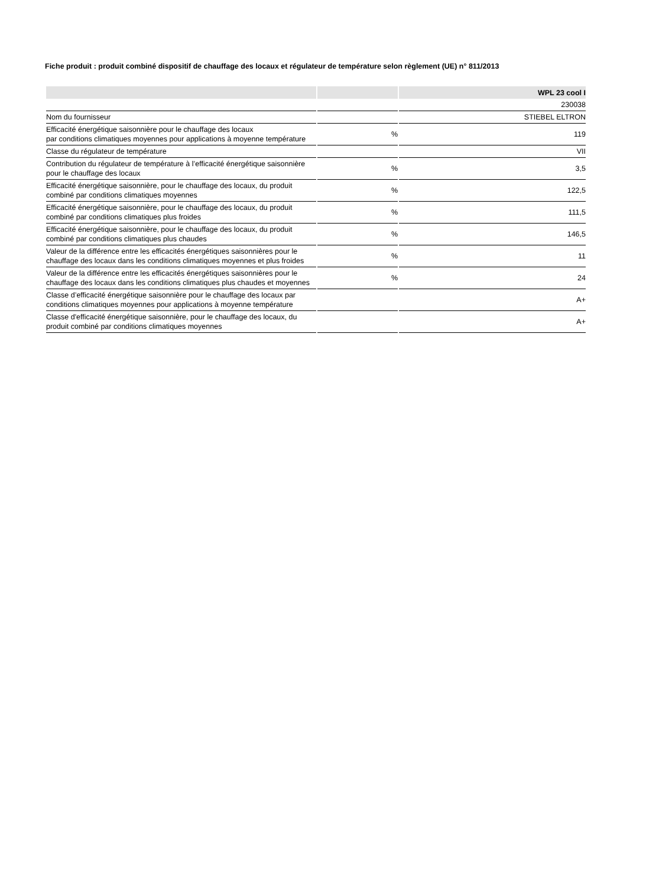Fiche produit : produit combiné dispositif de chauffage des locaux et régulateur de température selon règlement (UE) n° 811/2013
| | | WPL 23 cool I |
| --- | --- | --- |
| | | 230038 |
| Nom du fournisseur | | STIEBEL ELTRON |
| Efficacité énergétique saisonnière pour le chauffage des locaux par conditions climatiques moyennes pour applications à moyenne température | % | 119 |
| Classe du régulateur de température | | VII |
| Contribution du régulateur de température à l’efficacité énergétique saisonnière pour le chauffage des locaux | % | 3,5 |
| Efficacité énergétique saisonnière, pour le chauffage des locaux, du produit combiné par conditions climatiques moyennes | % | 122,5 |
| Efficacité énergétique saisonnière, pour le chauffage des locaux, du produit combiné par conditions climatiques plus froides | % | 111,5 |
| Efficacité énergétique saisonnière, pour le chauffage des locaux, du produit combiné par conditions climatiques plus chaudes | % | 146,5 |
| Valeur de la différence entre les efficacités énergétiques saisonnières pour le chauffage des locaux dans les conditions climatiques moyennes et plus froides | % | 11 |
| Valeur de la différence entre les efficacités énergétiques saisonnières pour le chauffage des locaux dans les conditions climatiques plus chaudes et moyennes | % | 24 |
| Classe d’efficacité énergétique saisonnière pour le chauffage des locaux par conditions climatiques moyennes pour applications à moyenne température | | A+ |
| Classe d'efficacité énergétique saisonnière, pour le chauffage des locaux, du produit combiné par conditions climatiques moyennes | | A+ |